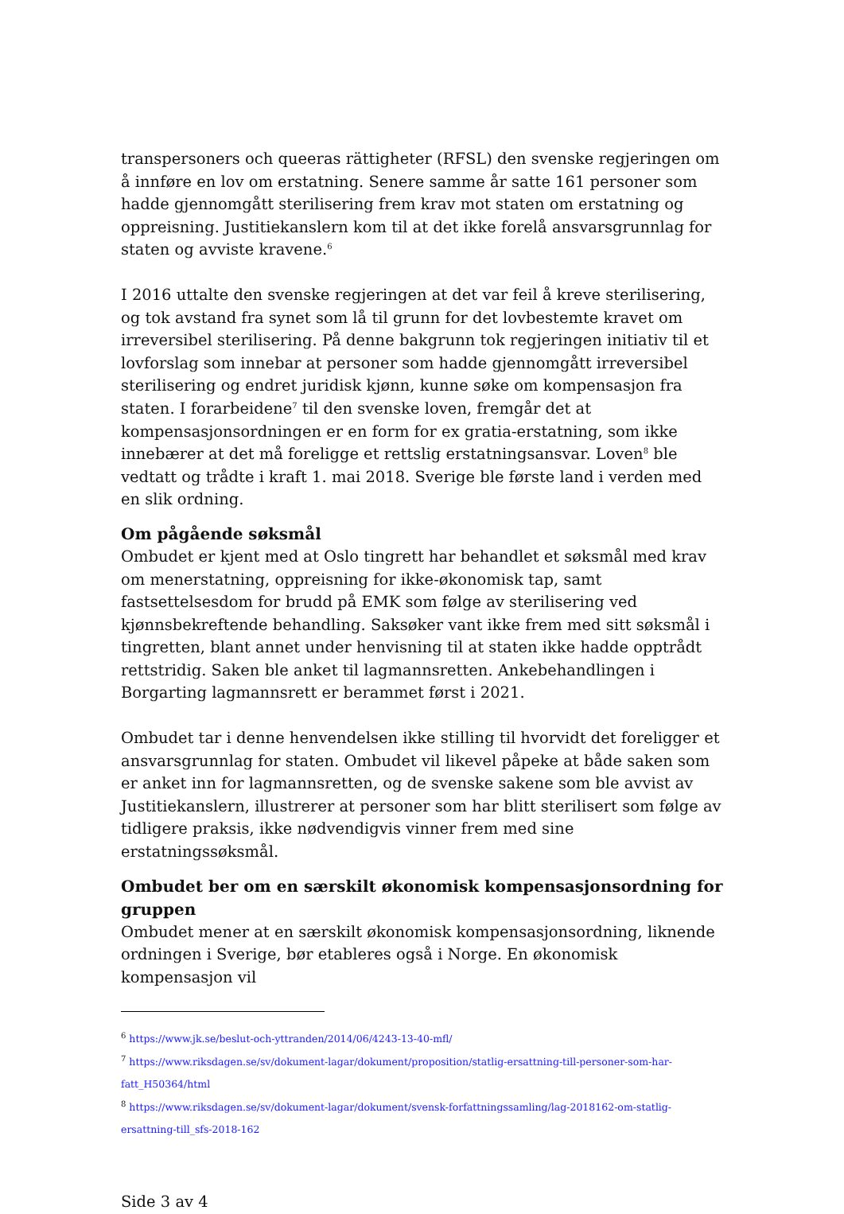transpersoners och queeras rättigheter (RFSL) den svenske regjeringen om å innføre en lov om erstatning. Senere samme år satte 161 personer som hadde gjennomgått sterilisering frem krav mot staten om erstatning og oppreisning. Justitiekanslern kom til at det ikke forelå ansvarsgrunnlag for staten og avviste kravene.<sup>6</sup>
I 2016 uttalte den svenske regjeringen at det var feil å kreve sterilisering, og tok avstand fra synet som lå til grunn for det lovbestemte kravet om irreversibel sterilisering. På denne bakgrunn tok regjeringen initiativ til et lovforslag som innebar at personer som hadde gjennomgått irreversibel sterilisering og endret juridisk kjønn, kunne søke om kompensasjon fra staten. I forarbeidene<sup>7</sup> til den svenske loven, fremgår det at kompensasjonsordningen er en form for ex gratia-erstatning, som ikke innebærer at det må foreligge et rettslig erstatningsansvar. Loven<sup>8</sup> ble vedtatt og trådte i kraft 1. mai 2018. Sverige ble første land i verden med en slik ordning.
Om pågående søksmål
Ombudet er kjent med at Oslo tingrett har behandlet et søksmål med krav om menerstatning, oppreisning for ikke-økonomisk tap, samt fastsettelsesdom for brudd på EMK som følge av sterilisering ved kjønnsbekreftende behandling. Saksøker vant ikke frem med sitt søksmål i tingretten, blant annet under henvisning til at staten ikke hadde opptrådt rettstridig. Saken ble anket til lagmannsretten. Ankebehandlingen i Borgarting lagmannsrett er berammet først i 2021.
Ombudet tar i denne henvendelsen ikke stilling til hvorvidt det foreligger et ansvarsgrunnlag for staten. Ombudet vil likevel påpeke at både saken som er anket inn for lagmannsretten, og de svenske sakene som ble avvist av Justitiekanslern, illustrerer at personer som har blitt sterilisert som følge av tidligere praksis, ikke nødvendigvis vinner frem med sine erstatningssøksmål.
Ombudet ber om en særskilt økonomisk kompensasjonsordning for gruppen
Ombudet mener at en særskilt økonomisk kompensasjonsordning, liknende ordningen i Sverige, bør etableres også i Norge. En økonomisk kompensasjon vil
<sup>6</sup> https://www.jk.se/beslut-och-yttranden/2014/06/4243-13-40-mfl/
<sup>7</sup> https://www.riksdagen.se/sv/dokument-lagar/dokument/proposition/statlig-ersattning-till-personer-som-har-fatt_H50364/html
<sup>8</sup> https://www.riksdagen.se/sv/dokument-lagar/dokument/svensk-forfattningssamling/lag-2018162-om-statlig-ersattning-till_sfs-2018-162
Side 3 av 4